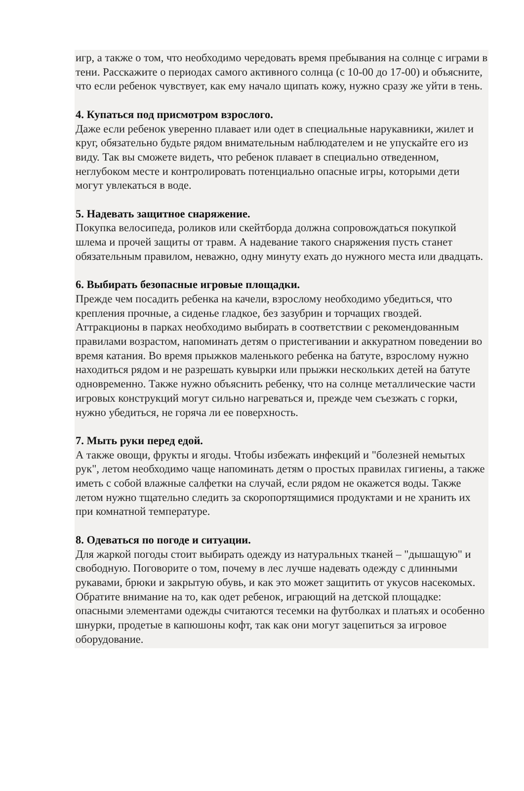игр, а также о том, что необходимо чередовать время пребывания на солнце с играми в тени. Расскажите о периодах самого активного солнца (с 10-00 до 17-00) и объясните, что если ребенок чувствует, как ему начало щипать кожу, нужно сразу же уйти в тень.
4. Купаться под присмотром взрослого.
Даже если ребенок уверенно плавает или одет в специальные нарукавники, жилет и круг, обязательно будьте рядом внимательным наблюдателем и не упускайте его из виду. Так вы сможете видеть, что ребенок плавает в специально отведенном, неглубоком месте и контролировать потенциально опасные игры, которыми дети могут увлекаться в воде.
5. Надевать защитное снаряжение.
Покупка велосипеда, роликов или скейтборда должна сопровождаться покупкой шлема и прочей защиты от травм. А надевание такого снаряжения пусть станет обязательным правилом, неважно, одну минуту ехать до нужного места или двадцать.
6. Выбирать безопасные игровые площадки.
Прежде чем посадить ребенка на качели, взрослому необходимо убедиться, что крепления прочные, а сиденье гладкое, без зазубрин и торчащих гвоздей. Аттракционы в парках необходимо выбирать в соответствии с рекомендованным правилами возрастом, напоминать детям о пристегивании и аккуратном поведении во время катания. Во время прыжков маленького ребенка на батуте, взрослому нужно находиться рядом и не разрешать кувырки или прыжки нескольких детей на батуте одновременно. Также нужно объяснить ребенку, что на солнце металлические части игровых конструкций могут сильно нагреваться и, прежде чем съезжать с горки, нужно убедиться, не горяча ли ее поверхность.
7. Мыть руки перед едой.
А также овощи, фрукты и ягоды. Чтобы избежать инфекций и "болезней немытых рук", летом необходимо чаще напоминать детям о простых правилах гигиены, а также иметь с собой влажные салфетки на случай, если рядом не окажется воды. Также летом нужно тщательно следить за скоропортящимися продуктами и не хранить их при комнатной температуре.
8. Одеваться по погоде и ситуации.
Для жаркой погоды стоит выбирать одежду из натуральных тканей – "дышащую" и свободную. Поговорите о том, почему в лес лучше надевать одежду с длинными рукавами, брюки и закрытую обувь, и как это может защитить от укусов насекомых. Обратите внимание на то, как одет ребенок, играющий на детской площадке: опасными элементами одежды считаются тесемки на футболках и платьях и особенно шнурки, продетые в капюшоны кофт, так как они могут зацепиться за игровое оборудование.